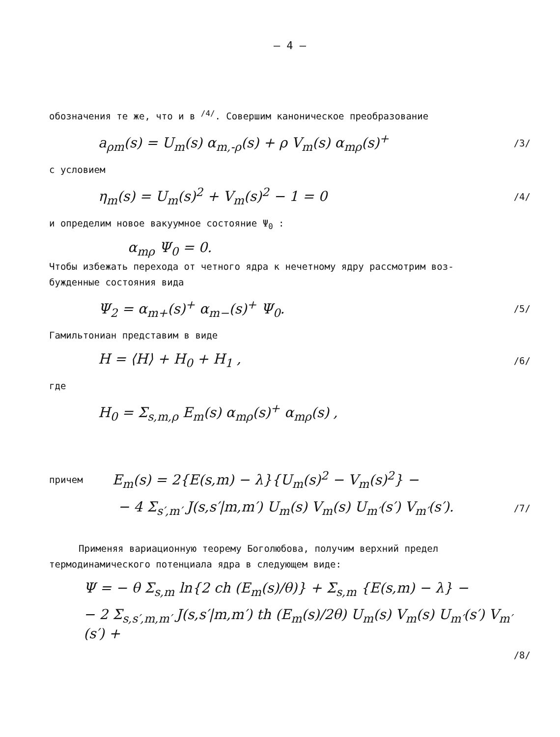– 4 –
обозначения те же, что и в <sup>/4/</sup>. Совершим каноническое преобразование
a<sub>ρm</sub>(s) = U<sub>m</sub>(s) α<sub>m,-ρ</sub>(s) + ρ V<sub>m</sub>(s) α<sub>mρ</sub>(s)<sup>+</sup> /3/
с условием
η<sub>m</sub>(s) = U<sub>m</sub>(s)<sup>2</sup> + V<sub>m</sub>(s)<sup>2</sup> − 1 = 0 /4/
и определим новое вакуумное состояние Ψ<sub>0</sub> :
α<sub>mρ</sub> Ψ<sub>0</sub> = 0.
Чтобы избежать перехода от четного ядра к нечетному ядру рассмотрим воз-
бужденные состояния вида
Ψ<sub>2</sub> = α<sub>m+</sub>(s)<sup>+</sup> α<sub>m−</sub>(s)<sup>+</sup> Ψ<sub>0</sub>. /5/
Гамильтониан представим в виде
H = ⟨H⟩ + H<sub>0</sub> + H<sub>1</sub> , /6/
где
H<sub>0</sub> = Σ<sub>s,m,ρ</sub> E<sub>m</sub>(s) α<sub>mρ</sub>(s)<sup>+</sup> α<sub>mρ</sub>(s) ,
причем E<sub>m</sub>(s) = 2{E(s,m) − λ}{U<sub>m</sub>(s)<sup>2</sup> − V<sub>m</sub>(s)<sup>2</sup>} −
− 4 Σ<sub>s′,m′</sub> J(s,s′|m,m′) U<sub>m</sub>(s) V<sub>m</sub>(s) U<sub>m′</sub>(s′) V<sub>m′</sub>(s′). /7/
Применяя вариационную теорему Боголюбова, получим верхний предел
термодинамического потенциала ядра в следующем виде:
Ψ = − θ Σ<sub>s,m</sub> ln{2 ch (E<sub>m</sub>(s)/θ)} + Σ<sub>s,m</sub> {E(s,m) − λ} −
− 2 Σ<sub>s,s′,m,m′</sub> J(s,s′|m,m′) th (E<sub>m</sub>(s)/2θ) U<sub>m</sub>(s) V<sub>m</sub>(s) U<sub>m′</sub>(s′) V<sub>m′</sub>(s′) +
/8/